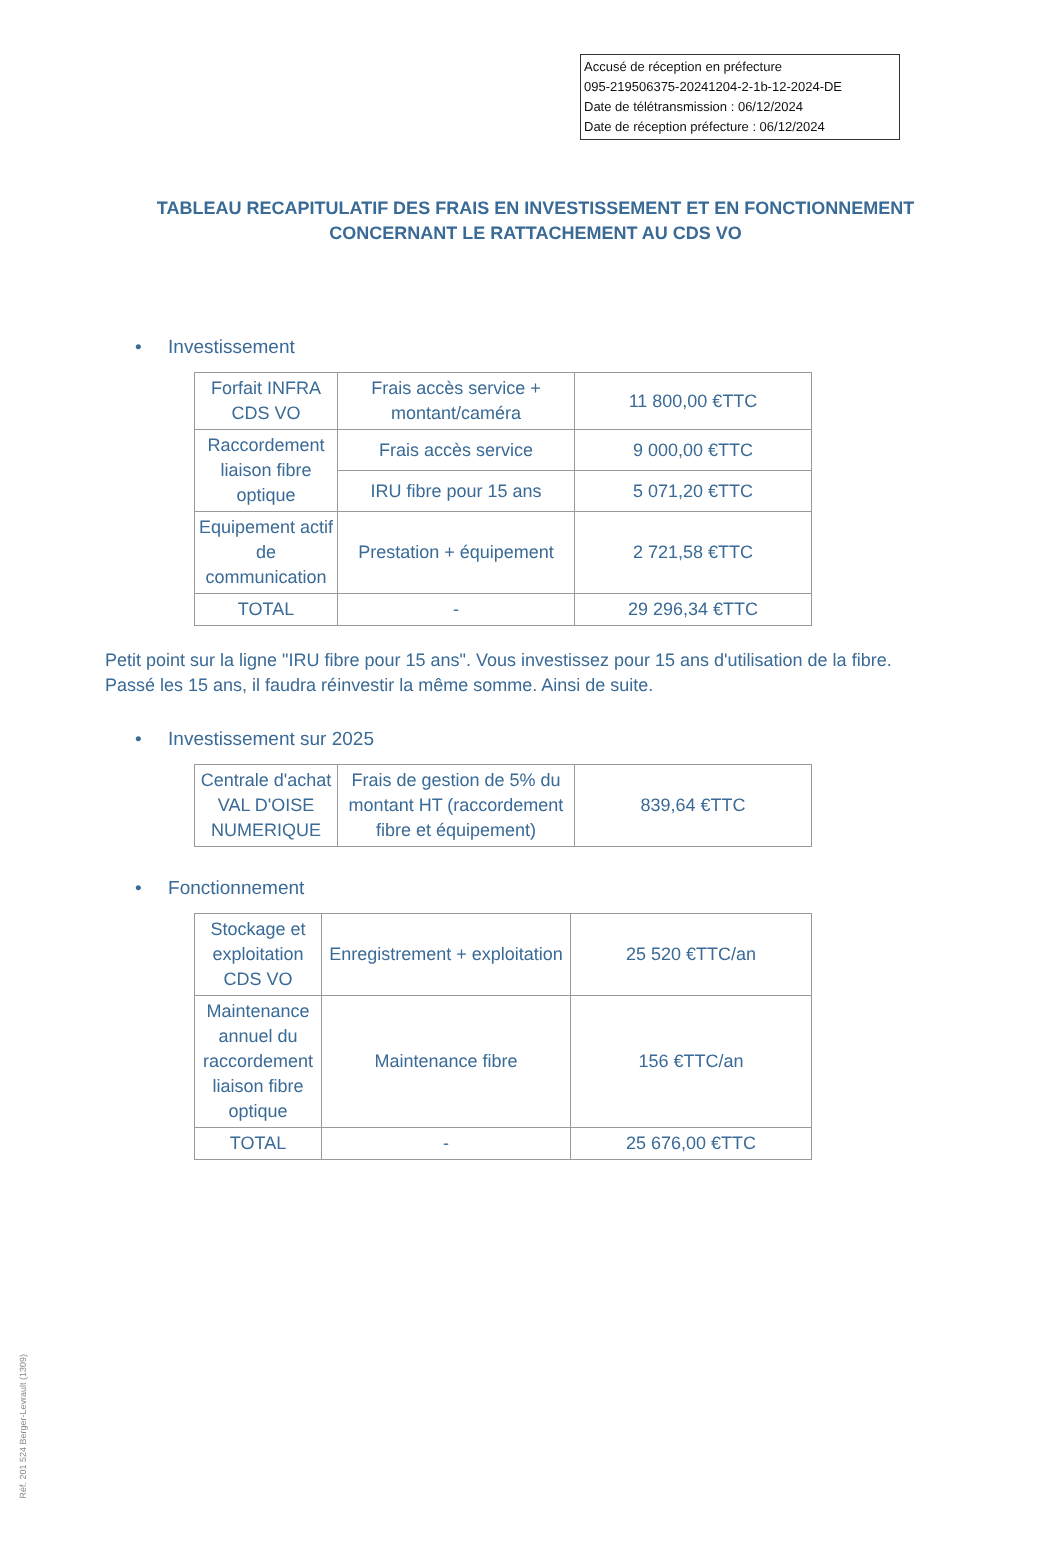Accusé de réception en préfecture
095-219506375-20241204-2-1b-12-2024-DE
Date de télétransmission : 06/12/2024
Date de réception préfecture : 06/12/2024
TABLEAU RECAPITULATIF DES FRAIS EN INVESTISSEMENT ET EN FONCTIONNEMENT CONCERNANT LE RATTACHEMENT AU CDS VO
• Investissement
| Forfait INFRA CDS VO | Frais accès service + montant/caméra | 11 800,00 €TTC |
| Raccordement liaison fibre optique | Frais accès service | 9 000,00 €TTC |
| | IRU fibre pour 15 ans | 5 071,20 €TTC |
| Equipement actif de communication | Prestation + équipement | 2 721,58 €TTC |
| TOTAL | - | 29 296,34 €TTC |
Petit point sur la ligne "IRU fibre pour 15 ans". Vous investissez pour 15 ans d'utilisation de la fibre. Passé les 15 ans, il faudra réinvestir la même somme. Ainsi de suite.
• Investissement sur 2025
| Centrale d'achat VAL D'OISE NUMERIQUE | Frais de gestion de 5% du montant HT (raccordement fibre et équipement) | 839,64 €TTC |
• Fonctionnement
| Stockage et exploitation CDS VO | Enregistrement + exploitation | 25 520 €TTC/an |
| Maintenance annuel du raccordement liaison fibre optique | Maintenance fibre | 156 €TTC/an |
| TOTAL | - | 25 676,00 €TTC |
Réf. 201 524 Berger-Levrault (1309)